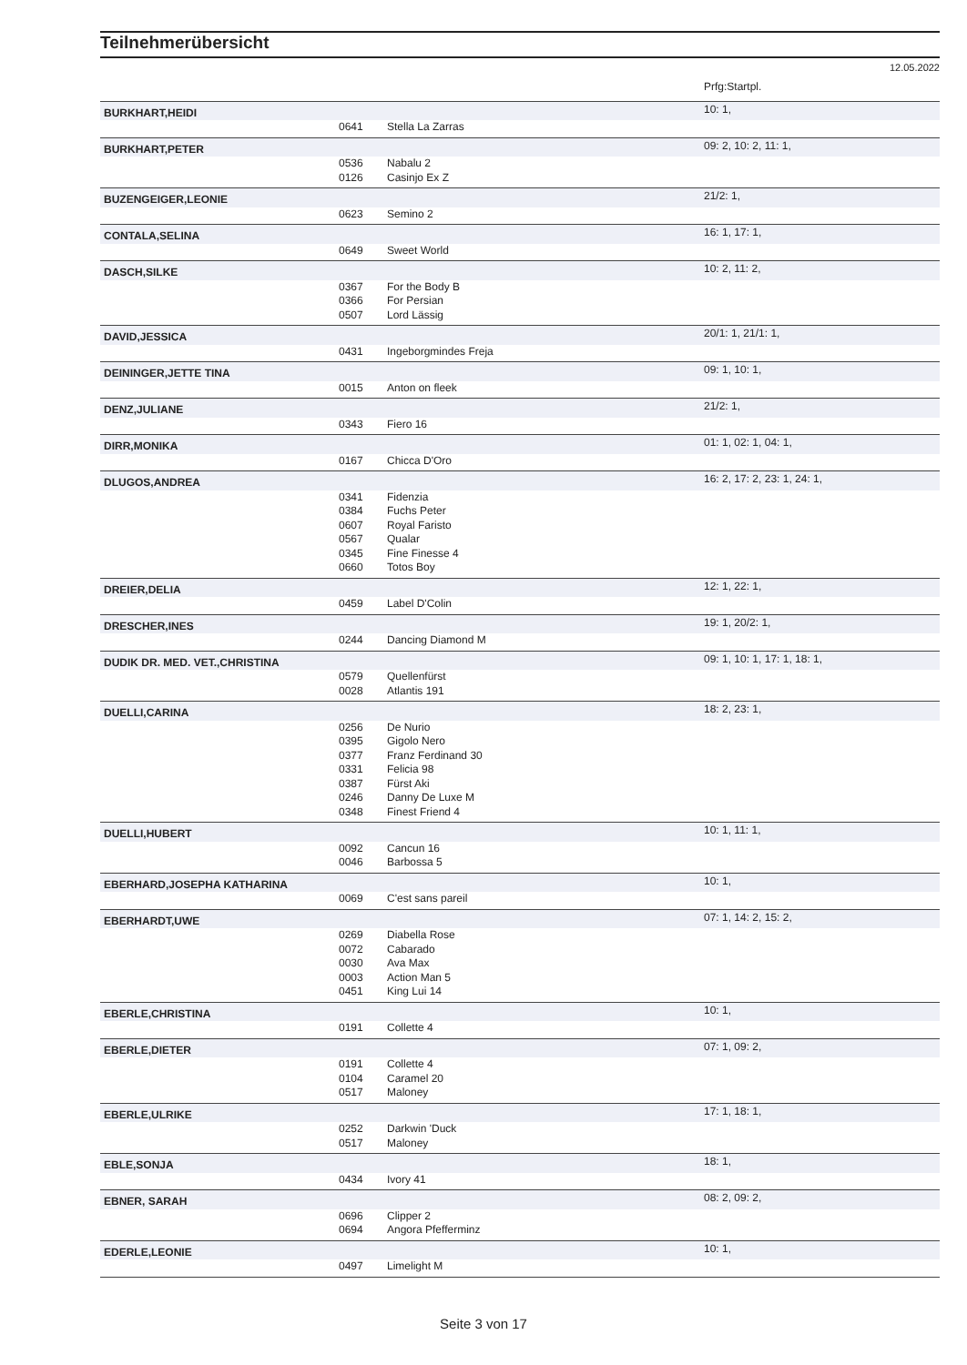Teilnehmerübersicht
12.05.2022
| | | | Prfg:Startpl. |
| BURKHART,HEIDI | | | 10: 1, |
| | 0641 | Stella La Zarras | |
| BURKHART,PETER | | | 09: 2, 10: 2, 11: 1, |
| | 0536 | Nabalu 2 | |
| | 0126 | Casinjo Ex Z | |
| BUZENGEIGER,LEONIE | | | 21/2: 1, |
| | 0623 | Semino 2 | |
| CONTALA,SELINA | | | 16: 1, 17: 1, |
| | 0649 | Sweet World | |
| DASCH,SILKE | | | 10: 2, 11: 2, |
| | 0367 | For the Body B | |
| | 0366 | For Persian | |
| | 0507 | Lord Lässig | |
| DAVID,JESSICA | | | 20/1: 1, 21/1: 1, |
| | 0431 | Ingeborgmindes Freja | |
| DEININGER,JETTE TINA | | | 09: 1, 10: 1, |
| | 0015 | Anton on fleek | |
| DENZ,JULIANE | | | 21/2: 1, |
| | 0343 | Fiero 16 | |
| DIRR,MONIKA | | | 01: 1, 02: 1, 04: 1, |
| | 0167 | Chicca D'Oro | |
| DLUGOS,ANDREA | | | 16: 2, 17: 2, 23: 1, 24: 1, |
| | 0341 | Fidenzia | |
| | 0384 | Fuchs Peter | |
| | 0607 | Royal Faristo | |
| | 0567 | Qualar | |
| | 0345 | Fine Finesse 4 | |
| | 0660 | Totos Boy | |
| DREIER,DELIA | | | 12: 1, 22: 1, |
| | 0459 | Label D'Colin | |
| DRESCHER,INES | | | 19: 1, 20/2: 1, |
| | 0244 | Dancing Diamond M | |
| DUDIK DR. MED. VET.,CHRISTINA | | | 09: 1, 10: 1, 17: 1, 18: 1, |
| | 0579 | Quellenfürst | |
| | 0028 | Atlantis 191 | |
| DUELLI,CARINA | | | 18: 2, 23: 1, |
| | 0256 | De Nurio | |
| | 0395 | Gigolo Nero | |
| | 0377 | Franz Ferdinand 30 | |
| | 0331 | Felicia 98 | |
| | 0387 | Fürst Aki | |
| | 0246 | Danny De Luxe M | |
| | 0348 | Finest Friend 4 | |
| DUELLI,HUBERT | | | 10: 1, 11: 1, |
| | 0092 | Cancun 16 | |
| | 0046 | Barbossa 5 | |
| EBERHARD,JOSEPHA KATHARINA | | | 10: 1, |
| | 0069 | C'est sans pareil | |
| EBERHARDT,UWE | | | 07: 1, 14: 2, 15: 2, |
| | 0269 | Diabella Rose | |
| | 0072 | Cabarado | |
| | 0030 | Ava Max | |
| | 0003 | Action Man 5 | |
| | 0451 | King Lui 14 | |
| EBERLE,CHRISTINA | | | 10: 1, |
| | 0191 | Collette 4 | |
| EBERLE,DIETER | | | 07: 1, 09: 2, |
| | 0191 | Collette 4 | |
| | 0104 | Caramel 20 | |
| | 0517 | Maloney | |
| EBERLE,ULRIKE | | | 17: 1, 18: 1, |
| | 0252 | Darkwin 'Duck | |
| | 0517 | Maloney | |
| EBLE,SONJA | | | 18: 1, |
| | 0434 | Ivory 41 | |
| EBNER, SARAH | | | 08: 2, 09: 2, |
| | 0696 | Clipper 2 | |
| | 0694 | Angora Pfefferminz | |
| EDERLE,LEONIE | | | 10: 1, |
| | 0497 | Limelight M | |
Seite 3 von 17